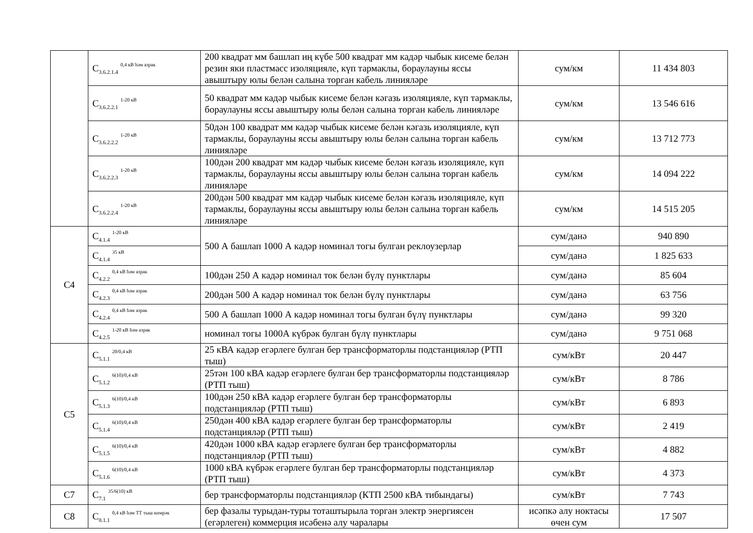| | C<sub>3.6.2.1.4</sub> <sup>0,4 кВ һәм азрак</sup> | 200 квадрат мм башлап иң күбе 500 квадрат мм кадәр чыбык кисеме белән резин яки пластмасс изоляцияле, күп тармаклы, бораулауны яссы авыштыру юлы белән салына торган кабель линияләре | сум/км | 11 434 803 |
| | C<sub>3.6.2.2.1</sub> <sup>1-20 кВ</sup> | 50 квадрат мм кадәр чыбык кисеме белән кәгазь изоляцияле, күп тармаклы, бораулауны яссы авыштыру юлы белән салына торган кабель линияләре | сум/км | 13 546 616 |
| | C<sub>3.6.2.2.2</sub> <sup>1-20 кВ</sup> | 50дән 100 квадрат мм кадәр чыбык кисеме белән кәгазь изоляцияле, күп тармаклы, бораулауны яссы авыштыру юлы белән салына торган кабель линияләре | сум/км | 13 712 773 |
| | C<sub>3.6.2.2.3</sub> <sup>1-20 кВ</sup> | 100дән 200 квадрат мм кадәр чыбык кисеме белән кәгазь изоляцияле, күп тармаклы, бораулауны яссы авыштыру юлы белән салына торган кабель линияләре | сум/км | 14 094 222 |
| | C<sub>3.6.2.2.4</sub> <sup>1-20 кВ</sup> | 200дән 500 квадрат мм кадәр чыбык кисеме белән кәгазь изоляцияле, күп тармаклы, бораулауны яссы авыштыру юлы белән салына торган кабель линияләре | сум/км | 14 515 205 |
| C4 | C<sub>4.1.4</sub> <sup>1-20 кВ</sup> | 500 А башлап 1000 А кадәр номинал тогы булган реклоузерлар | сум/данә | 940 890 |
| | C<sub>4.1.4</sub> <sup>35 кВ</sup> | | сум/данә | 1 825 633 |
| | C<sub>4.2.2</sub> <sup>0,4 кВ һәм азрак</sup> | 100дән 250 А кадәр номинал ток белән бүлү пунктлары | сум/данә | 85 604 |
| | C<sub>4.2.3</sub> <sup>0,4 кВ һәм азрак</sup> | 200дән 500 А кадәр номинал ток белән бүлү пунктлары | сум/данә | 63 756 |
| | C<sub>4.2.4</sub> <sup>0,4 кВ һәм азрак</sup> | 500 А башлап 1000 А кадәр номинал тогы булган бүлү пунктлары | сум/данә | 99 320 |
| | C<sub>4.2.5</sub> <sup>1-20 кВ һәм азрак</sup> | номинал тогы 1000А күбрәк булган бүлү пунктлары | сум/данә | 9 751 068 |
| C5 | C<sub>5.1.1</sub> <sup>20/0,4 кВ</sup> | 25 кВА кадәр егәрлеге булган бер трансформаторлы подстанцияләр (РТП тыш) | сум/кВт | 20 447 |
| | C<sub>5.1.2</sub> <sup>6(10)/0,4 кВ</sup> | 25тән 100 кВА кадәр егәрлеге булган бер трансформаторлы подстанцияләр (РТП тыш) | сум/кВт | 8 786 |
| | C<sub>5.1.3</sub> <sup>6(10)/0,4 кВ</sup> | 100дән 250 кВА кадәр егәрлеге булган бер трансформаторлы подстанцияләр (РТП тыш) | сум/кВт | 6 893 |
| | C<sub>5.1.4</sub> <sup>6(10)/0,4 кВ</sup> | 250дән 400 кВА кадәр егәрлеге булган бер трансформаторлы подстанцияләр (РТП тыш) | сум/кВт | 2 419 |
| | C<sub>5.1.5</sub> <sup>6(10)/0,4 кВ</sup> | 420дән 1000 кВА кадәр егәрлеге булган бер трансформаторлы подстанцияләр (РТП тыш) | сум/кВт | 4 882 |
| | C<sub>5.1.6</sub> <sup>6(10)/0,4 кВ</sup> | 1000 кВА күбрәк егәрлеге булган бер трансформаторлы подстанцияләр (РТП тыш) | сум/кВт | 4 373 |
| C7 | C<sub>7.1</sub> <sup>35/6(10) кВ</sup> | бер трансформаторлы подстанцияләр (КТП 2500 кВА тибындагы) | сум/кВт | 7 743 |
| C8 | C<sub>8.1.1</sub> <sup>0,4 кВ һәм ТТ тыш кимрәк</sup> | бер фазалы турыдан-туры тоташтырыла торган электр энергиясен (егәрлеген) коммерция исәбенә алу чаралары | исәпкә алу ноктасы өчен сум | 17 507 |